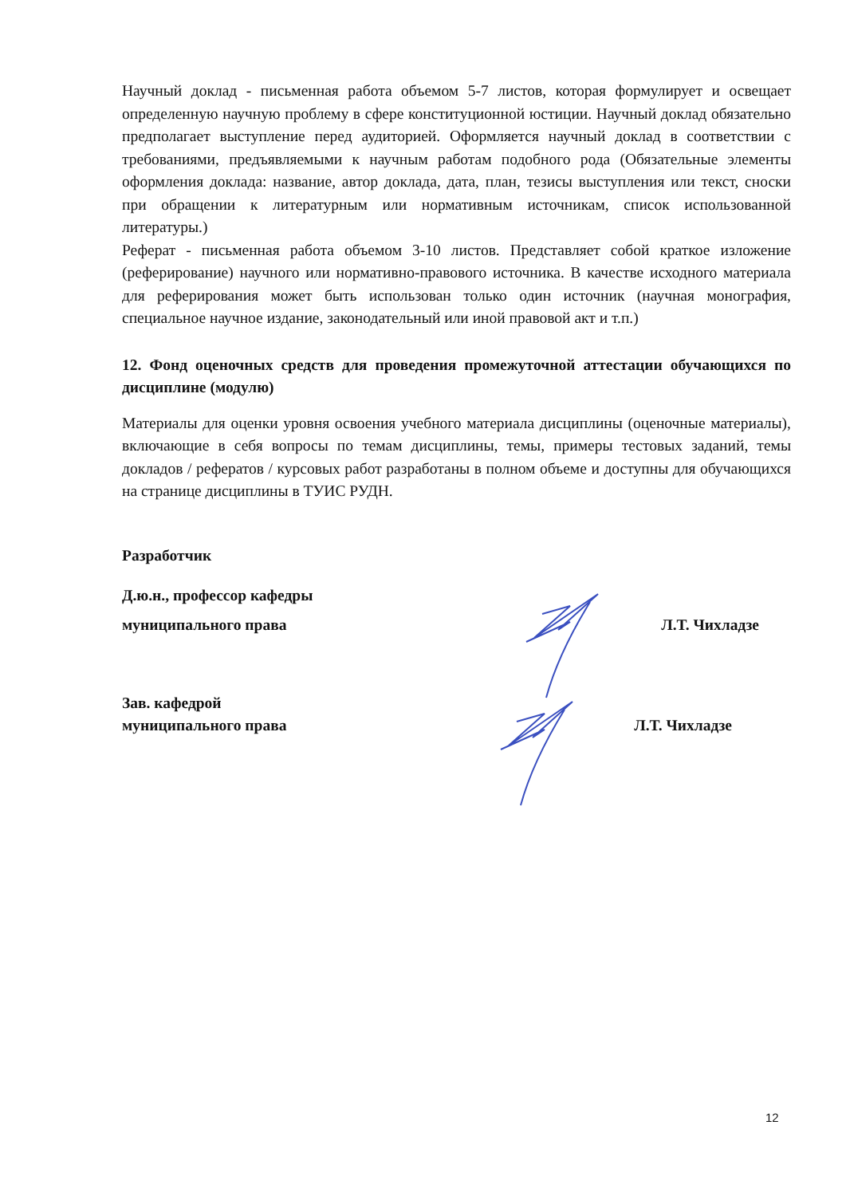Научный доклад - письменная работа объемом 5-7 листов, которая формулирует и освещает определенную научную проблему в сфере конституционной юстиции. Научный доклад обязательно предполагает выступление перед аудиторией. Оформляется научный доклад в соответствии с требованиями, предъявляемыми к научным работам подобного рода (Обязательные элементы оформления доклада: название, автор доклада, дата, план, тезисы выступления или текст, сноски при обращении к литературным или нормативным источникам, список использованной литературы.)
Реферат - письменная работа объемом 3-10 листов. Представляет собой краткое изложение (реферирование) научного или нормативно-правового источника. В качестве исходного материала для реферирования может быть использован только один источник (научная монография, специальное научное издание, законодательный или иной правовой акт и т.п.)
12. Фонд оценочных средств для проведения промежуточной аттестации обучающихся по дисциплине (модулю)
Материалы для оценки уровня освоения учебного материала дисциплины (оценочные материалы), включающие в себя вопросы по темам дисциплины, темы, примеры тестовых заданий, темы докладов / рефератов / курсовых работ разработаны в полном объеме и доступны для обучающихся на странице дисциплины в ТУИС РУДН.
Разработчик
Д.ю.н., профессор кафедры
муниципального права Л.Т. Чихладзе
Зав. кафедрой
муниципального права Л.Т. Чихладзе
12